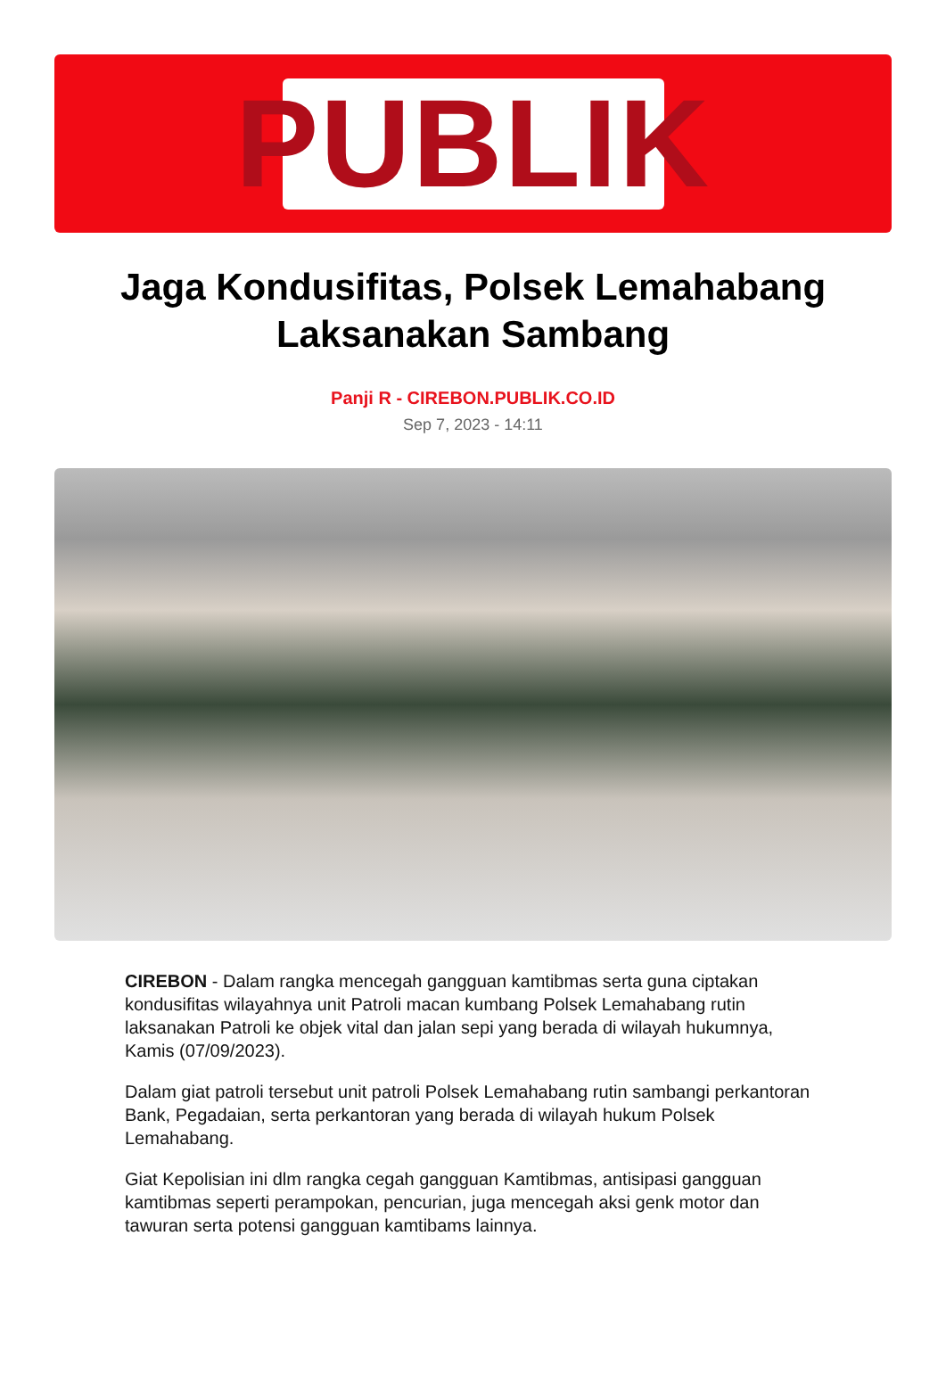PUBLIK
Jaga Kondusifitas, Polsek Lemahabang Laksanakan Sambang
Panji R - CIREBON.PUBLIK.CO.ID
Sep 7, 2023 - 14:11
CIREBON - Dalam rangka mencegah gangguan kamtibmas serta guna ciptakan kondusifitas wilayahnya unit Patroli macan kumbang Polsek Lemahabang rutin laksanakan Patroli ke objek vital dan jalan sepi yang berada di wilayah hukumnya, Kamis (07/09/2023).
Dalam giat patroli tersebut unit patroli Polsek Lemahabang rutin sambangi perkantoran Bank, Pegadaian, serta perkantoran yang berada di wilayah hukum Polsek Lemahabang.
Giat Kepolisian ini dlm rangka cegah gangguan Kamtibmas, antisipasi gangguan kamtibmas seperti perampokan, pencurian, juga mencegah aksi genk motor dan tawuran serta potensi gangguan kamtibams lainnya.